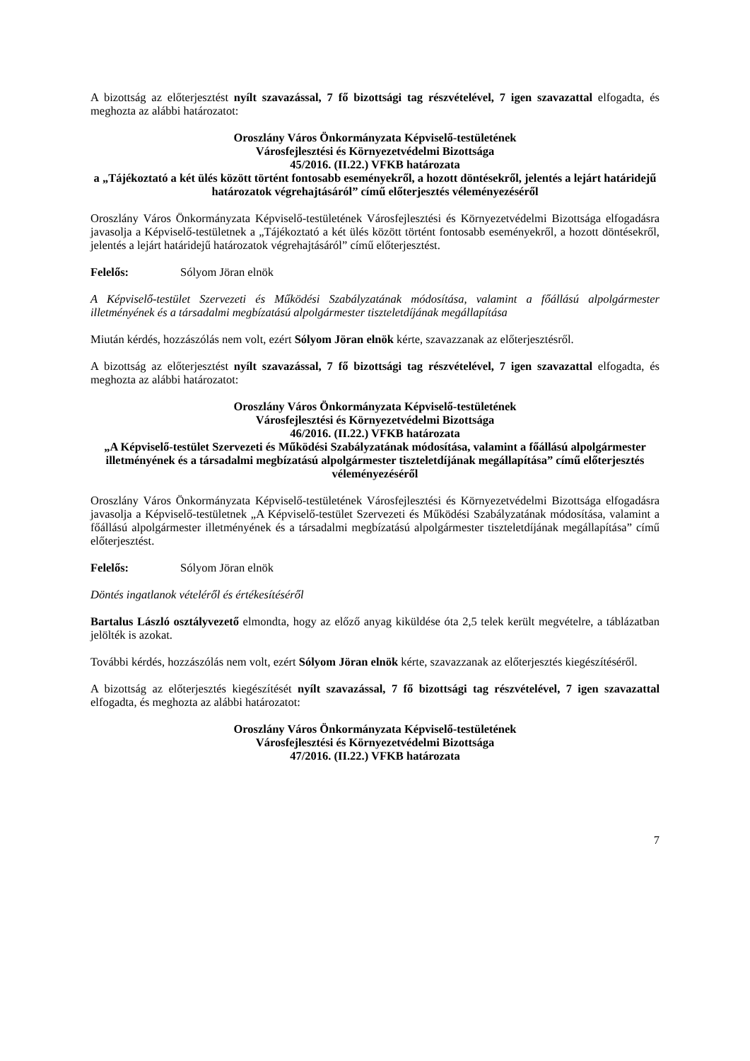A bizottság az előterjesztést nyílt szavazással, 7 fő bizottsági tag részvételével, 7 igen szavazattal elfogadta, és meghozta az alábbi határozatot:
Oroszlány Város Önkormányzata Képviselő-testületének
Városfejlesztési és Környezetvédelmi Bizottsága
45/2016. (II.22.) VFKB határozata
a „Tájékoztató a két ülés között történt fontosabb eseményekről, a hozott döntésekről, jelentés a lejárt határidejű határozatok végrehajtásáról” című előterjesztés véleményezéséről
Oroszlány Város Önkormányzata Képviselő-testületének Városfejlesztési és Környezetvédelmi Bizottsága elfogadásra javasolja a Képviselő-testületnek a „Tájékoztató a két ülés között történt fontosabb eseményekről, a hozott döntésekről, jelentés a lejárt határidejű határozatok végrehajtásáról” című előterjesztést.
Felelős: Sólyom Jöran elnök
A Képviselő-testület Szervezeti és Működési Szabályzatának módosítása, valamint a főállású alpolgármester illetményének és a társadalmi megbízatású alpolgármester tiszteletdíjának megállapítása
Miután kérdés, hozzászólás nem volt, ezért Sólyom Jöran elnök kérte, szavazzanak az előterjesztésről.
A bizottság az előterjesztést nyílt szavazással, 7 fő bizottsági tag részvételével, 7 igen szavazattal elfogadta, és meghozta az alábbi határozatot:
Oroszlány Város Önkormányzata Képviselő-testületének
Városfejlesztési és Környezetvédelmi Bizottsága
46/2016. (II.22.) VFKB határozata
„A Képviselő-testület Szervezeti és Működési Szabályzatának módosítása, valamint a főállású alpolgármester illetményének és a társadalmi megbízatású alpolgármester tiszteletdíjának megállapítása” című előterjesztés véleményezéséről
Oroszlány Város Önkormányzata Képviselő-testületének Városfejlesztési és Környezetvédelmi Bizottsága elfogadásra javasolja a Képviselő-testületnek „A Képviselő-testület Szervezeti és Működési Szabályzatának módosítása, valamint a főállású alpolgármester illetményének és a társadalmi megbízatású alpolgármester tiszteletdíjának megállapítása” című előterjesztést.
Felelős: Sólyom Jöran elnök
Döntés ingatlanok vételéről és értékesítéséről
Bartalus László osztályvezető elmondta, hogy az előző anyag kiküldése óta 2,5 telek került megvételre, a táblázatban jelölték is azokat.
További kérdés, hozzászólás nem volt, ezért Sólyom Jöran elnök kérte, szavazzanak az előterjesztés kiegészítéséről.
A bizottság az előterjesztés kiegészítését nyílt szavazással, 7 fő bizottsági tag részvételével, 7 igen szavazattal elfogadta, és meghozta az alábbi határozatot:
Oroszlány Város Önkormányzata Képviselő-testületének
Városfejlesztési és Környezetvédelmi Bizottsága
47/2016. (II.22.) VFKB határozata
7